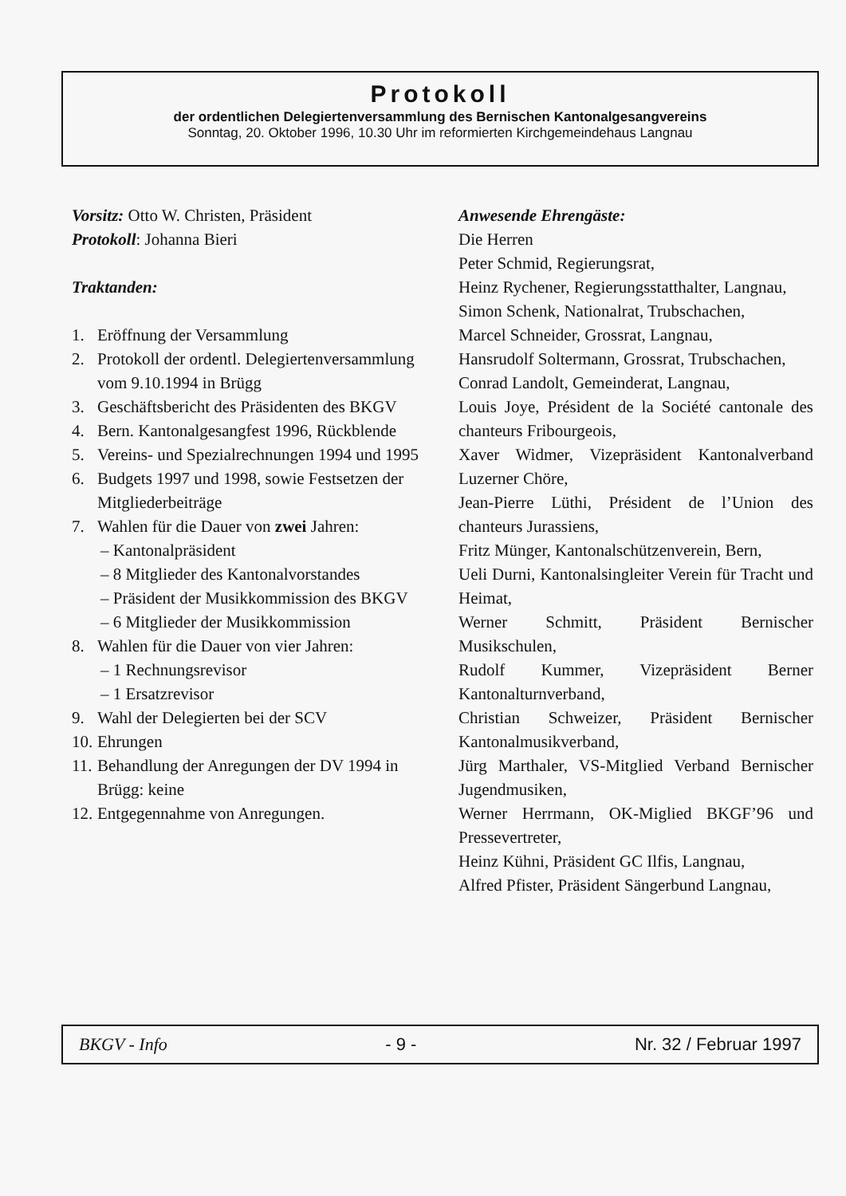Protokoll
der ordentlichen Delegiertenversammlung des Bernischen Kantonalgesangvereins
Sonntag, 20. Oktober 1996, 10.30 Uhr im reformierten Kirchgemeindehaus Langnau
Vorsitz: Otto W. Christen, Präsident
Protokoll: Johanna Bieri
Traktanden:
1. Eröffnung der Versammlung
2. Protokoll der ordentl. Delegiertenversammlung vom 9.10.1994 in Brügg
3. Geschäftsbericht des Präsidenten des BKGV
4. Bern. Kantonalgesangfest 1996, Rückblende
5. Vereins- und Spezialrechnungen 1994 und 1995
6. Budgets 1997 und 1998, sowie Festsetzen der Mitgliederbeiträge
7. Wahlen für die Dauer von zwei Jahren:
– Kantonalpräsident
– 8 Mitglieder des Kantonalvorstandes
– Präsident der Musikkommission des BKGV
– 6 Mitglieder der Musikkommission
8. Wahlen für die Dauer von vier Jahren:
– 1 Rechnungsrevisor
– 1 Ersatzrevisor
9. Wahl der Delegierten bei der SCV
10. Ehrungen
11. Behandlung der Anregungen der DV 1994 in Brügg: keine
12. Entgegennahme von Anregungen.
Anwesende Ehrengäste:
Die Herren
Peter Schmid, Regierungsrat,
Heinz Rychener, Regierungsstatthalter, Langnau,
Simon Schenk, Nationalrat, Trubschachen,
Marcel Schneider, Grossrat, Langnau,
Hansrudolf Soltermann, Grossrat, Trubschachen,
Conrad Landolt, Gemeinderat, Langnau,
Louis Joye, Président de la Société cantonale des chanteurs Fribourgeois,
Xaver Widmer, Vizepräsident Kantonalverband Luzerner Chöre,
Jean-Pierre Lüthi, Président de l’Union des chanteurs Jurassiens,
Fritz Münger, Kantonalschützenverein, Bern,
Ueli Durni, Kantonalsingleiter Verein für Tracht und Heimat,
Werner Schmitt, Präsident Bernischer Musikschulen,
Rudolf Kummer, Vizepräsident Berner Kantonalturnverband,
Christian Schweizer, Präsident Bernischer Kantonalmusikverband,
Jürg Marthaler, VS-Mitglied Verband Bernischer Jugendmusiken,
Werner Herrmann, OK-Miglied BKGF’96 und Pressevertreter,
Heinz Kühni, Präsident GC Ilfis, Langnau,
Alfred Pfister, Präsident Sängerbund Langnau,
BKGV - Info - 9 - Nr. 32 / Februar 1997